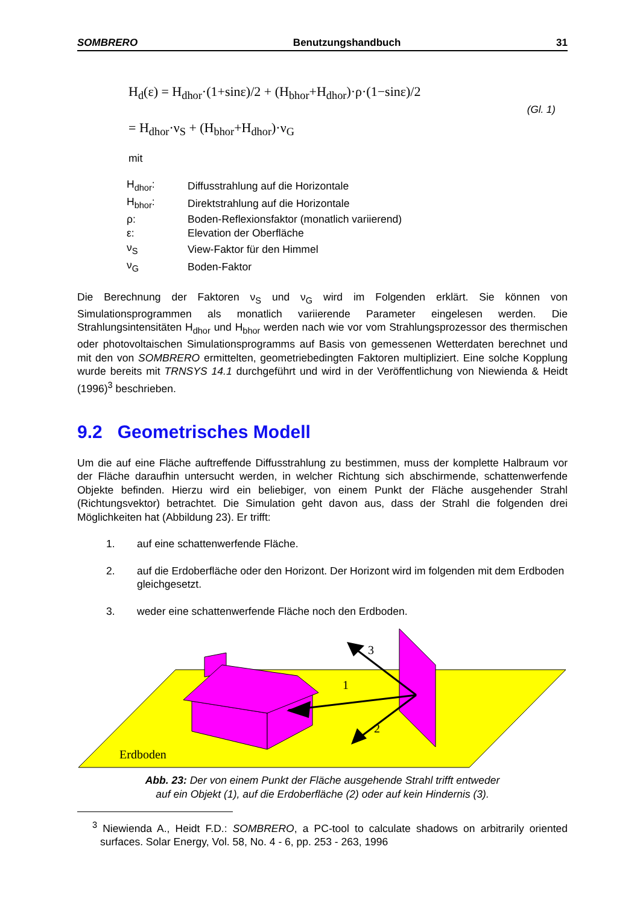SOMBRERO Benutzungshandbuch 31
H<sub>d</sub>(ε) = H<sub>dhor</sub>·(1+sinε)/2 + (H<sub>bhor</sub>+H<sub>dhor</sub>)·ρ·(1−sinε)/2
= H<sub>dhor</sub>·ν<sub>S</sub> + (H<sub>bhor</sub>+H<sub>dhor</sub>)·ν<sub>G</sub>
(Gl. 1)
mit
| H<sub>dhor</sub>: | Diffusstrahlung auf die Horizontale |
| H<sub>bhor</sub>: | Direktstrahlung auf die Horizontale |
| ρ: | Boden-Reflexionsfaktor (monatlich variierend) |
| ε: | Elevation der Oberfläche |
| ν<sub>S</sub> | View-Faktor für den Himmel |
| ν<sub>G</sub> | Boden-Faktor |
Die Berechnung der Faktoren ν<sub>S</sub> und ν<sub>G</sub> wird im Folgenden erklärt. Sie können von Simulationsprogrammen als monatlich variierende Parameter eingelesen werden. Die Strahlungsintensitäten H<sub>dhor</sub> und H<sub>bhor</sub> werden nach wie vor vom Strahlungsprozessor des thermischen oder photovoltaischen Simulationsprogramms auf Basis von gemessenen Wetterdaten berechnet und mit den von SOMBRERO ermittelten, geometriebedingten Faktoren multipliziert. Eine solche Kopplung wurde bereits mit TRNSYS 14.1 durchgeführt und wird in der Veröffentlichung von Niewienda & Heidt (1996)<sup>3</sup> beschrieben.
9.2 Geometrisches Modell
Um die auf eine Fläche auftreffende Diffusstrahlung zu bestimmen, muss der komplette Halbraum vor der Fläche daraufhin untersucht werden, in welcher Richtung sich abschirmende, schattenwerfende Objekte befinden. Hierzu wird ein beliebiger, von einem Punkt der Fläche ausgehender Strahl (Richtungsvektor) betrachtet. Die Simulation geht davon aus, dass der Strahl die folgenden drei Möglichkeiten hat (Abbildung 23). Er trifft:
1. auf eine schattenwerfende Fläche.
2. auf die Erdoberfläche oder den Horizont. Der Horizont wird im folgenden mit dem Erdboden gleichgesetzt.
3. weder eine schattenwerfende Fläche noch den Erdboden.
1
2
3
Erdboden
Abb. 23: Der von einem Punkt der Fläche ausgehende Strahl trifft entweder
auf ein Objekt (1), auf die Erdoberfläche (2) oder auf kein Hindernis (3).
<sup>3</sup> Niewienda A., Heidt F.D.: SOMBRERO, a PC-tool to calculate shadows on arbitrarily oriented surfaces. Solar Energy, Vol. 58, No. 4 - 6, pp. 253 - 263, 1996